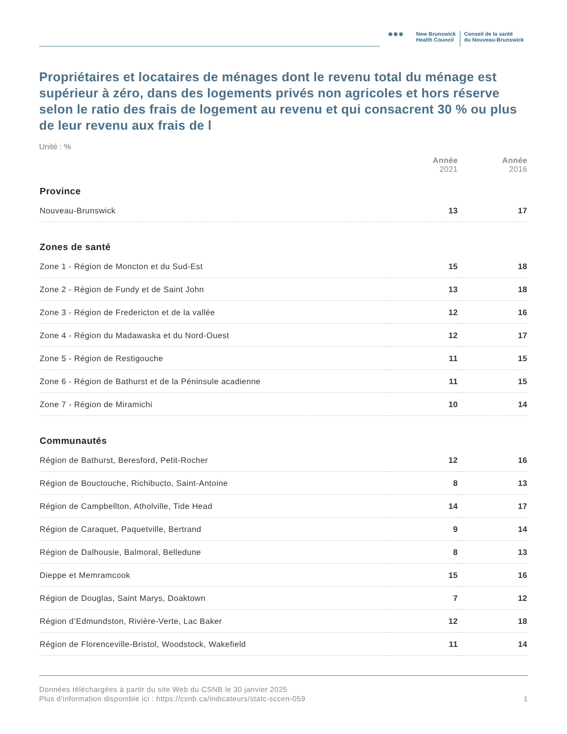●●●
New Brunswick
Health Council
Conseil de la santé
du Nouveau-Brunswick
Propriétaires et locataires de ménages dont le revenu total du ménage est supérieur à zéro, dans des logements privés non agricoles et hors réserve selon le ratio des frais de logement au revenu et qui consacrent 30 % ou plus de leur revenu aux frais de l
Unité : %
| | Année 2021 | Année 2016 |
| Province | | |
| Nouveau-Brunswick | 13 | 17 |
| Zones de santé | | |
| Zone 1 - Région de Moncton et du Sud-Est | 15 | 18 |
| Zone 2 - Région de Fundy et de Saint John | 13 | 18 |
| Zone 3 - Région de Fredericton et de la vallée | 12 | 16 |
| Zone 4 - Région du Madawaska et du Nord-Ouest | 12 | 17 |
| Zone 5 - Région de Restigouche | 11 | 15 |
| Zone 6 - Région de Bathurst et de la Péninsule acadienne | 11 | 15 |
| Zone 7 - Région de Miramichi | 10 | 14 |
| Communautés | | |
| Région de Bathurst, Beresford, Petit-Rocher | 12 | 16 |
| Région de Bouctouche, Richibucto, Saint-Antoine | 8 | 13 |
| Région de Campbellton, Atholville, Tide Head | 14 | 17 |
| Région de Caraquet, Paquetville, Bertrand | 9 | 14 |
| Région de Dalhousie, Balmoral, Belledune | 8 | 13 |
| Dieppe et Memramcook | 15 | 16 |
| Région de Douglas, Saint Marys, Doaktown | 7 | 12 |
| Région d’Edmundston, Rivière-Verte, Lac Baker | 12 | 18 |
| Région de Florenceville-Bristol, Woodstock, Wakefield | 11 | 14 |
Données téléchargées à partir du site Web du CSNB le 30 janvier 2025
Plus d'information disponible ici : https://csnb.ca/indicateurs/statc-sccen-059
1